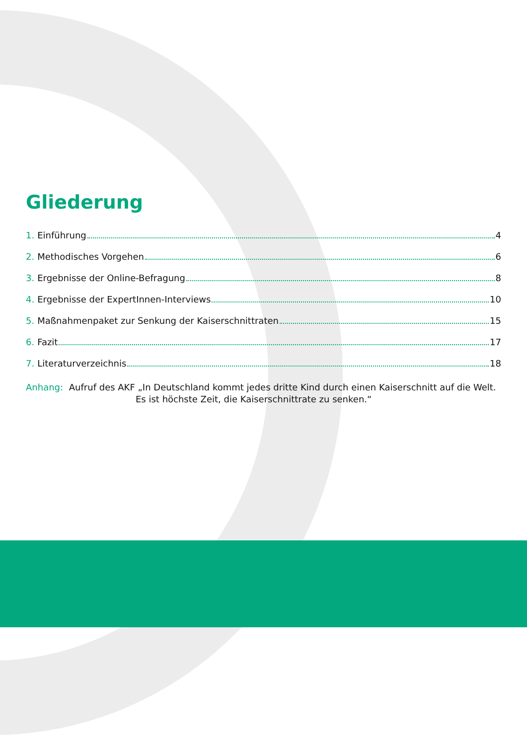Gliederung
1. Einführung 4
2. Methodisches Vorgehen 6
3. Ergebnisse der Online-Befragung 8
4. Ergebnisse der ExpertInnen-Interviews 10
5. Maßnahmenpaket zur Senkung der Kaiserschnittraten 15
6. Fazit 17
7. Literaturverzeichnis 18
Anhang: Aufruf des AKF „In Deutschland kommt jedes dritte Kind durch einen Kaiserschnitt auf die Welt.
Es ist höchste Zeit, die Kaiserschnittrate zu senken.“